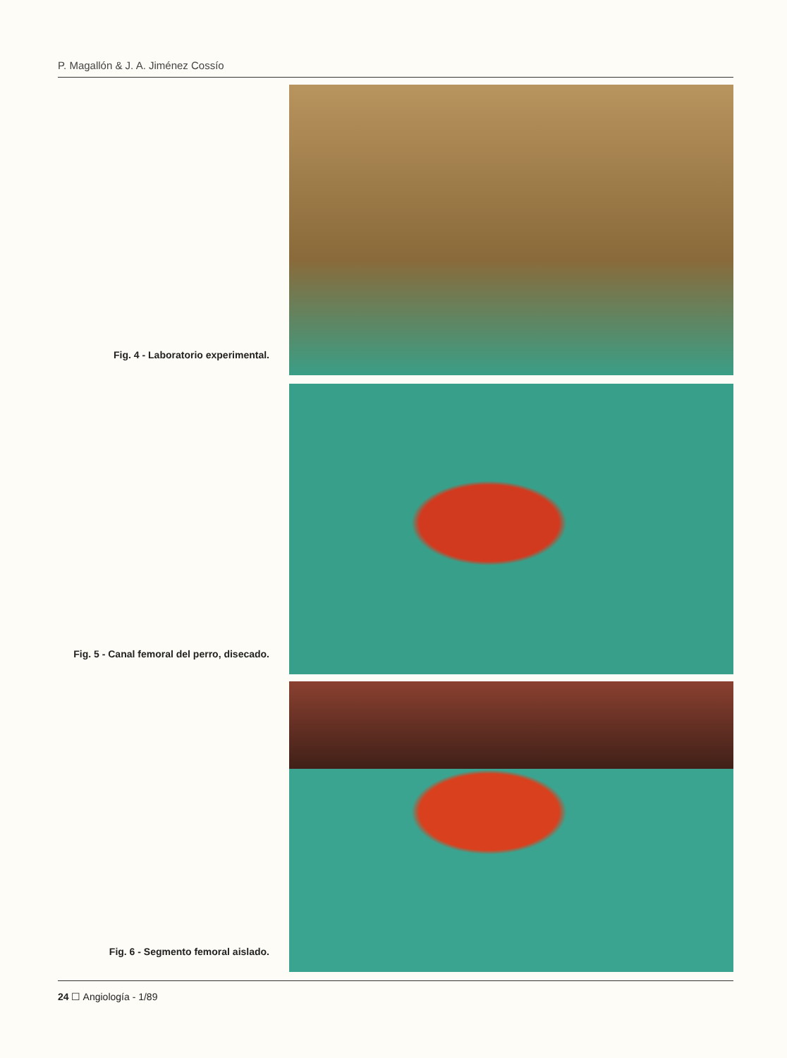P. Magallón & J. A. Jiménez Cossío
Fig. 4 - Laboratorio experimental.
Fig. 5 - Canal femoral del perro, disecado.
Fig. 6 - Segmento femoral aislado.
24 ☐ Angiología - 1/89